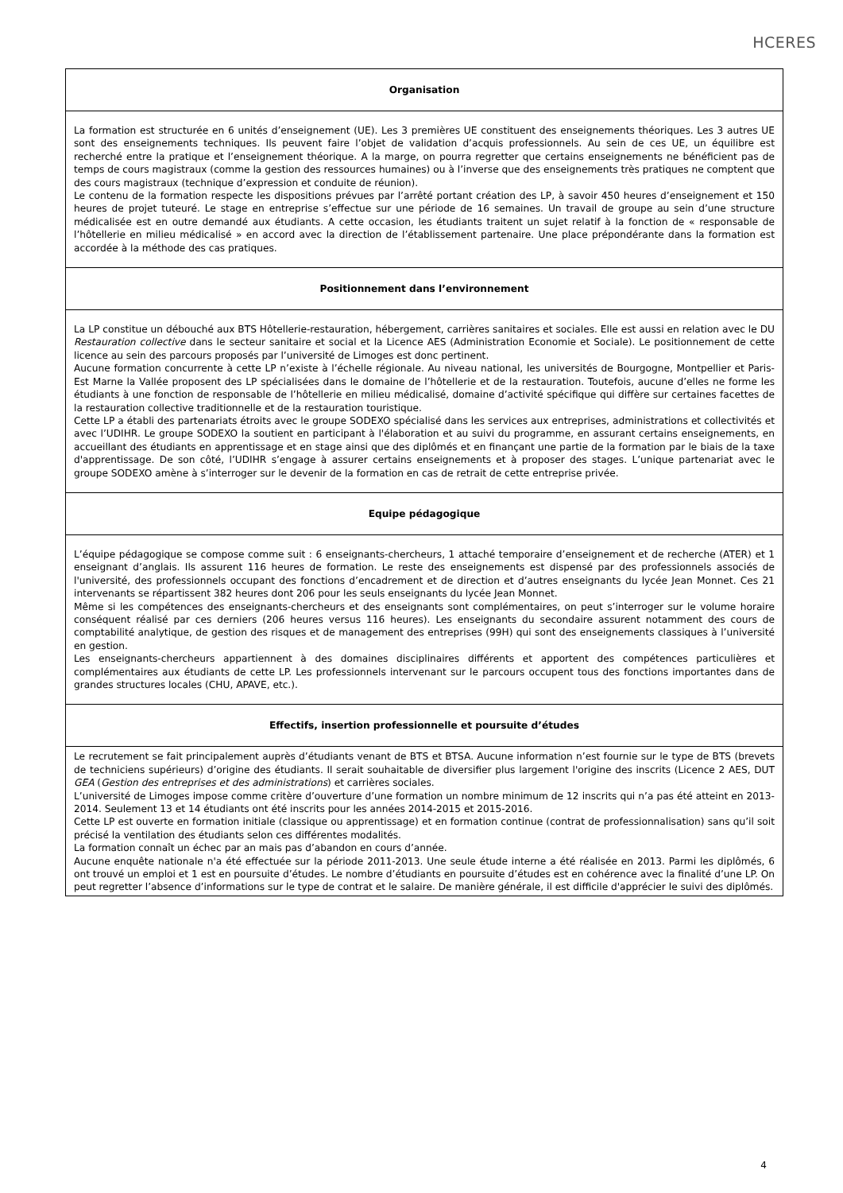HCERES
| Organisation |
| --- |
| La formation est structurée en 6 unités d’enseignement (UE). Les 3 premières UE constituent des enseignements théoriques. Les 3 autres UE sont des enseignements techniques. Ils peuvent faire l’objet de validation d’acquis professionnels. Au sein de ces UE, un équilibre est recherché entre la pratique et l’enseignement théorique. A la marge, on pourra regretter que certains enseignements ne bénéficient pas de temps de cours magistraux (comme la gestion des ressources humaines) ou à l’inverse que des enseignements très pratiques ne comptent que des cours magistraux (technique d’expression et conduite de réunion). Le contenu de la formation respecte les dispositions prévues par l’arrêté portant création des LP, à savoir 450 heures d’enseignement et 150 heures de projet tuteuré. Le stage en entreprise s’effectue sur une période de 16 semaines. Un travail de groupe au sein d’une structure médicalisée est en outre demandé aux étudiants. A cette occasion, les étudiants traitent un sujet relatif à la fonction de « responsable de l’hôtellerie en milieu médicalisé » en accord avec la direction de l’établissement partenaire. Une place prépondérante dans la formation est accordée à la méthode des cas pratiques. |
| Positionnement dans l’environnement |
| La LP constitue un débouché aux BTS Hôtellerie-restauration, hébergement, carrières sanitaires et sociales. Elle est aussi en relation avec le DU Restauration collective dans le secteur sanitaire et social et la Licence AES (Administration Economie et Sociale). Le positionnement de cette licence au sein des parcours proposés par l’université de Limoges est donc pertinent. Aucune formation concurrente à cette LP n’existe à l’échelle régionale. Au niveau national, les universités de Bourgogne, Montpellier et Paris-Est Marne la Vallée proposent des LP spécialisées dans le domaine de l’hôtellerie et de la restauration. Toutefois, aucune d’elles ne forme les étudiants à une fonction de responsable de l’hôtellerie en milieu médicalisé, domaine d’activité spécifique qui diffère sur certaines facettes de la restauration collective traditionnelle et de la restauration touristique. Cette LP a établi des partenariats étroits avec le groupe SODEXO spécialisé dans les services aux entreprises, administrations et collectivités et avec l’UDIHR. Le groupe SODEXO la soutient en participant à l'élaboration et au suivi du programme, en assurant certains enseignements, en accueillant des étudiants en apprentissage et en stage ainsi que des diplômés et en finançant une partie de la formation par le biais de la taxe d'apprentissage. De son côté, l’UDIHR s’engage à assurer certains enseignements et à proposer des stages. L’unique partenariat avec le groupe SODEXO amène à s’interroger sur le devenir de la formation en cas de retrait de cette entreprise privée. |
| Equipe pédagogique |
| L’équipe pédagogique se compose comme suit : 6 enseignants-chercheurs, 1 attaché temporaire d’enseignement et de recherche (ATER) et 1 enseignant d’anglais. Ils assurent 116 heures de formation. Le reste des enseignements est dispensé par des professionnels associés de l'université, des professionnels occupant des fonctions d’encadrement et de direction et d’autres enseignants du lycée Jean Monnet. Ces 21 intervenants se répartissent 382 heures dont 206 pour les seuls enseignants du lycée Jean Monnet. Même si les compétences des enseignants-chercheurs et des enseignants sont complémentaires, on peut s’interroger sur le volume horaire conséquent réalisé par ces derniers (206 heures versus 116 heures). Les enseignants du secondaire assurent notamment des cours de comptabilité analytique, de gestion des risques et de management des entreprises (99H) qui sont des enseignements classiques à l’université en gestion. Les enseignants-chercheurs appartiennent à des domaines disciplinaires différents et apportent des compétences particulières et complémentaires aux étudiants de cette LP. Les professionnels intervenant sur le parcours occupent tous des fonctions importantes dans de grandes structures locales (CHU, APAVE, etc.). |
| Effectifs, insertion professionnelle et poursuite d’études |
| Le recrutement se fait principalement auprès d’étudiants venant de BTS et BTSA. Aucune information n’est fournie sur le type de BTS (brevets de techniciens supérieurs) d’origine des étudiants. Il serait souhaitable de diversifier plus largement l'origine des inscrits (Licence 2 AES, DUT GEA ( Gestion des entreprises et des administrations ) et carrières sociales. L’université de Limoges impose comme critère d’ouverture d’une formation un nombre minimum de 12 inscrits qui n’a pas été atteint en 2013-2014. Seulement 13 et 14 étudiants ont été inscrits pour les années 2014-2015 et 2015-2016. Cette LP est ouverte en formation initiale (classique ou apprentissage) et en formation continue (contrat de professionnalisation) sans qu’il soit précisé la ventilation des étudiants selon ces différentes modalités. La formation connaît un échec par an mais pas d’abandon en cours d’année. Aucune enquête nationale n'a été effectuée sur la période 2011-2013. Une seule étude interne a été réalisée en 2013. Parmi les diplômés, 6 ont trouvé un emploi et 1 est en poursuite d’études. Le nombre d’étudiants en poursuite d’études est en cohérence avec la finalité d’une LP. On peut regretter l’absence d’informations sur le type de contrat et le salaire. De manière générale, il est difficile d'apprécier le suivi des diplômés. |
4